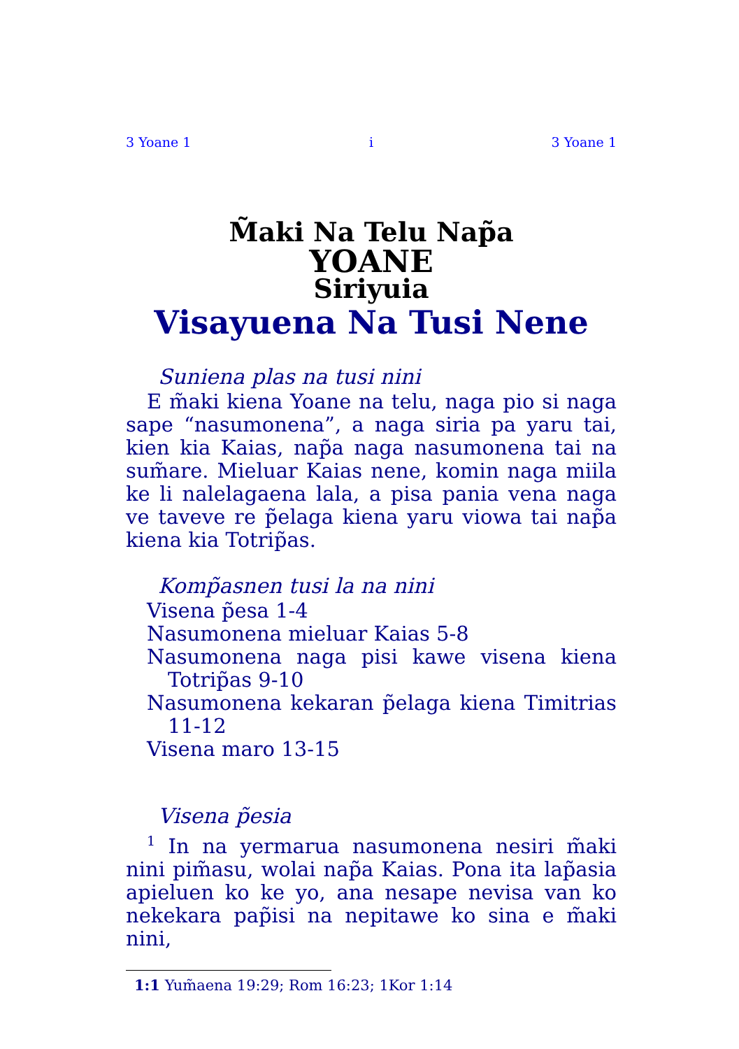3 Yoane 1 i 3 Yoane 1
M̃aki Na Telu Nap̃a
YOANE
Siriyuia
Visayuena Na Tusi Nene
Suniena plas na tusi nini
E m̃aki kiena Yoane na telu, naga pio si naga sape “nasumonena”, a naga siria pa yaru tai, kien kia Kaias, nap̃a naga nasumonena tai na sum̃are. Mieluar Kaias nene, komin naga miila ke li nalelagaena lala, a pisa pania vena naga ve taveve re p̃elaga kiena yaru viowa tai nap̃a kiena kia Totrip̃as.
Komp̃asnen tusi la na nini
Visena p̃esa 1-4
Nasumonena mieluar Kaias 5-8
Nasumonena naga pisi kawe visena kiena Totrip̃as 9-10
Nasumonena kekaran p̃elaga kiena Timitrias 11-12
Visena maro 13-15
Visena p̃esia
<sup>1</sup> In na yermarua nasumonena nesiri m̃aki nini pim̃asu, wolai nap̃a Kaias. Pona ita lap̃asia apieluen ko ke yo, ana nesape nevisa van ko nekekara pap̃isi na nepitawe ko sina e m̃aki nini,
1:1 Yum̃aena 19:29; Rom 16:23; 1Kor 1:14